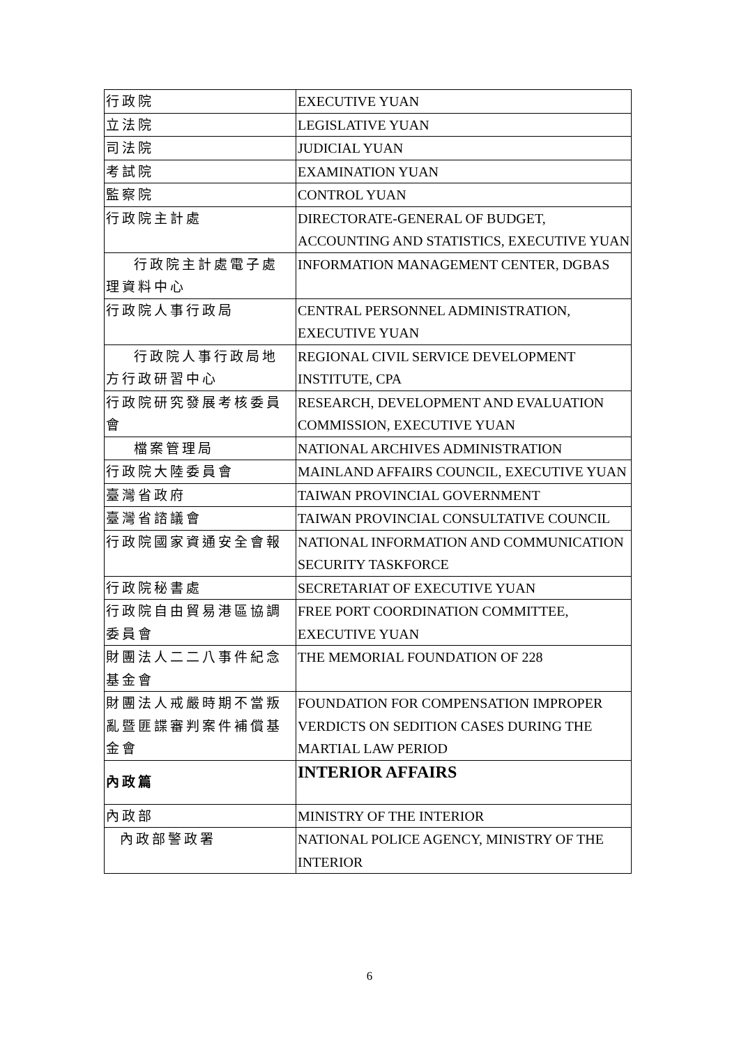| 行政院 | EXECUTIVE YUAN |
| 立法院 | LEGISLATIVE YUAN |
| 司法院 | JUDICIAL YUAN |
| 考試院 | EXAMINATION YUAN |
| 監察院 | CONTROL YUAN |
| 行政院主計處 | DIRECTORATE-GENERAL OF BUDGET, ACCOUNTING AND STATISTICS, EXECUTIVE YUAN |
| 行政院主計處電子處理資料中心 | INFORMATION MANAGEMENT CENTER, DGBAS |
| 行政院人事行政局 | CENTRAL PERSONNEL ADMINISTRATION, EXECUTIVE YUAN |
| 行政院人事行政局地方行政研習中心 | REGIONAL CIVIL SERVICE DEVELOPMENT INSTITUTE, CPA |
| 行政院研究發展考核委員會 | RESEARCH, DEVELOPMENT AND EVALUATION COMMISSION, EXECUTIVE YUAN |
| 檔案管理局 | NATIONAL ARCHIVES ADMINISTRATION |
| 行政院大陸委員會 | MAINLAND AFFAIRS COUNCIL, EXECUTIVE YUAN |
| 臺灣省政府 | TAIWAN PROVINCIAL GOVERNMENT |
| 臺灣省諮議會 | TAIWAN PROVINCIAL CONSULTATIVE COUNCIL |
| 行政院國家資通安全會報 | NATIONAL INFORMATION AND COMMUNICATION SECURITY TASKFORCE |
| 行政院秘書處 | SECRETARIAT OF EXECUTIVE YUAN |
| 行政院自由貿易港區協調委員會 | FREE PORT COORDINATION COMMITTEE, EXECUTIVE YUAN |
| 財團法人二二八事件紀念基金會 | THE MEMORIAL FOUNDATION OF 228 |
| 財團法人戒嚴時期不當叛亂暨匪諜審判案件補償基金會 | FOUNDATION FOR COMPENSATION IMPROPER VERDICTS ON SEDITION CASES DURING THE MARTIAL LAW PERIOD |
| 內政篇 | INTERIOR AFFAIRS |
| 內政部 | MINISTRY OF THE INTERIOR |
| 內政部警政署 | NATIONAL POLICE AGENCY, MINISTRY OF THE INTERIOR |
6